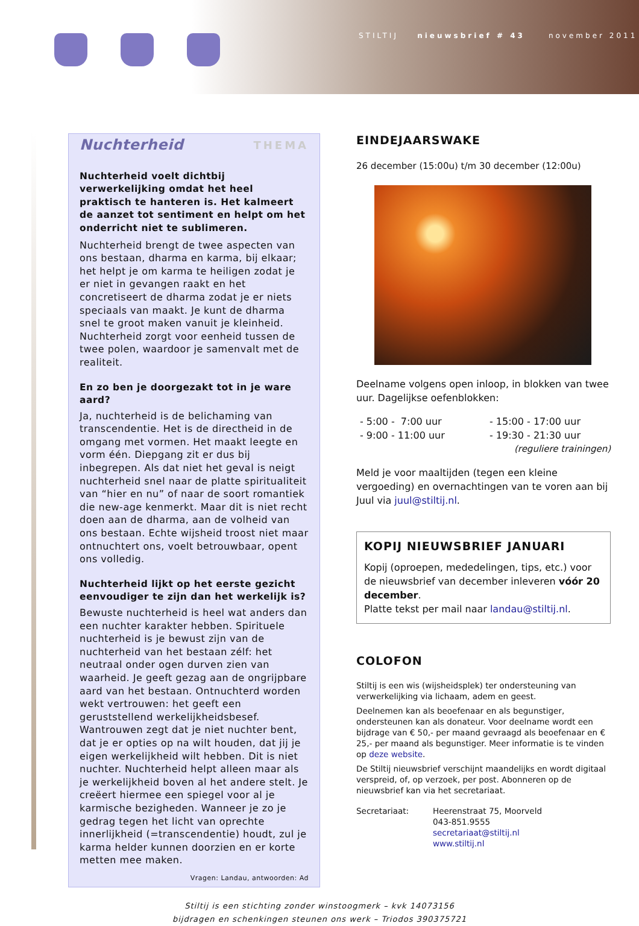STILTIJ nieuwsbrief # 43 november 2011
Nuchterheid THEMA
Nuchterheid voelt dichtbij verwerkelijking omdat het heel praktisch te hanteren is. Het kalmeert de aanzet tot sentiment en helpt om het onderricht niet te sublimeren.
Nuchterheid brengt de twee aspecten van ons bestaan, dharma en karma, bij elkaar; het helpt je om karma te heiligen zodat je er niet in gevangen raakt en het concretiseert de dharma zodat je er niets speciaals van maakt. Je kunt de dharma snel te groot maken vanuit je kleinheid. Nuchterheid zorgt voor eenheid tussen de twee polen, waardoor je samenvalt met de realiteit.
En zo ben je doorgezakt tot in je ware aard?
Ja, nuchterheid is de belichaming van transcendentie. Het is de directheid in de omgang met vormen. Het maakt leegte en vorm één. Diepgang zit er dus bij inbegrepen. Als dat niet het geval is neigt nuchterheid snel naar de platte spiritualiteit van “hier en nu” of naar de soort romantiek die new-age kenmerkt. Maar dit is niet recht doen aan de dharma, aan de volheid van ons bestaan. Echte wijsheid troost niet maar ontnuchtert ons, voelt betrouwbaar, opent ons volledig.
Nuchterheid lijkt op het eerste gezicht eenvoudiger te zijn dan het werkelijk is?
Bewuste nuchterheid is heel wat anders dan een nuchter karakter hebben. Spirituele nuchterheid is je bewust zijn van de nuchterheid van het bestaan zélf: het neutraal onder ogen durven zien van waarheid. Je geeft gezag aan de ongrijpbare aard van het bestaan. Ontnuchterd worden wekt vertrouwen: het geeft een geruststellend werkelijkheidsbesef. Wantrouwen zegt dat je niet nuchter bent, dat je er opties op na wilt houden, dat jij je eigen werkelijkheid wilt hebben. Dit is niet nuchter. Nuchterheid helpt alleen maar als je werkelijkheid boven al het andere stelt. Je creëert hiermee een spiegel voor al je karmische bezigheden. Wanneer je zo je gedrag tegen het licht van oprechte innerlijkheid (=transcendentie) houdt, zul je karma helder kunnen doorzien en er korte metten mee maken.
Vragen: Landau, antwoorden: Ad
EINDEJAARSWAKE
26 december (15:00u) t/m 30 december (12:00u)
Deelname volgens open inloop, in blokken van twee uur. Dagelijkse oefenblokken:
- 5:00 - 7:00 uur
- 9:00 - 11:00 uur
- 15:00 - 17:00 uur
- 19:30 - 21:30 uur
(reguliere trainingen)
Meld je voor maaltijden (tegen een kleine vergoeding) en overnachtingen van te voren aan bij Juul via juul@stiltij.nl.
KOPIJ NIEUWSBRIEF JANUARI
Kopij (oproepen, mededelingen, tips, etc.) voor de nieuwsbrief van december inleveren vóór 20 december.
Platte tekst per mail naar landau@stiltij.nl.
COLOFON
Stiltij is een wis (wijsheidsplek) ter ondersteuning van verwerkelijking via lichaam, adem en geest.
Deelnemen kan als beoefenaar en als begunstiger, ondersteunen kan als donateur. Voor deelname wordt een bijdrage van € 50,- per maand gevraagd als beoefenaar en € 25,- per maand als begunstiger. Meer informatie is te vinden op deze website.
De Stiltij nieuwsbrief verschijnt maandelijks en wordt digitaal verspreid, of, op verzoek, per post. Abonneren op de nieuwsbrief kan via het secretariaat.
Secretariaat: Heerenstraat 75, Moorveld
043-851.9555
secretariaat@stiltij.nl
www.stiltij.nl
Stiltij is een stichting zonder winstoogmerk – kvk 14073156
bijdragen en schenkingen steunen ons werk – Triodos 390375721